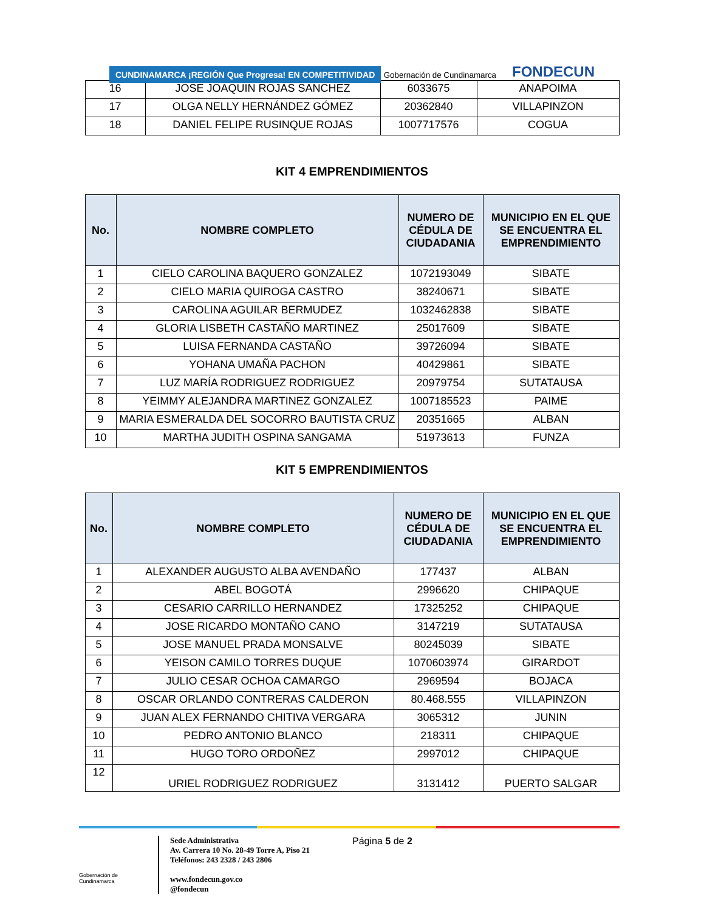CUNDINAMARCA ¡REGIÓN Que Progresa! EN COMPETITIVIDAD Gobernación de Cundinamarca
FONDECUN
| 16 | JOSE JOAQUIN ROJAS SANCHEZ | 6033675 | ANAPOIMA |
| 17 | OLGA NELLY HERNÁNDEZ GÓMEZ | 20362840 | VILLAPINZON |
| 18 | DANIEL FELIPE RUSINQUE ROJAS | 1007717576 | COGUA |
KIT 4 EMPRENDIMIENTOS
| No. | NOMBRE COMPLETO | NUMERO DE CÉDULA DE CIUDADANIA | MUNICIPIO EN EL QUE SE ENCUENTRA EL EMPRENDIMIENTO |
| --- | --- | --- | --- |
| 1 | CIELO CAROLINA BAQUERO GONZALEZ | 1072193049 | SIBATE |
| 2 | CIELO MARIA QUIROGA CASTRO | 38240671 | SIBATE |
| 3 | CAROLINA AGUILAR BERMUDEZ | 1032462838 | SIBATE |
| 4 | GLORIA LISBETH CASTAÑO MARTINEZ | 25017609 | SIBATE |
| 5 | LUISA FERNANDA CASTAÑO | 39726094 | SIBATE |
| 6 | YOHANA UMAÑA PACHON | 40429861 | SIBATE |
| 7 | LUZ MARÍA RODRIGUEZ RODRIGUEZ | 20979754 | SUTATAUSA |
| 8 | YEIMMY ALEJANDRA MARTINEZ GONZALEZ | 1007185523 | PAIME |
| 9 | MARIA ESMERALDA DEL SOCORRO BAUTISTA CRUZ | 20351665 | ALBAN |
| 10 | MARTHA JUDITH OSPINA SANGAMA | 51973613 | FUNZA |
KIT 5 EMPRENDIMIENTOS
| No. | NOMBRE COMPLETO | NUMERO DE CÉDULA DE CIUDADANIA | MUNICIPIO EN EL QUE SE ENCUENTRA EL EMPRENDIMIENTO |
| --- | --- | --- | --- |
| 1 | ALEXANDER AUGUSTO ALBA AVENDAÑO | 177437 | ALBAN |
| 2 | ABEL BOGOTÁ | 2996620 | CHIPAQUE |
| 3 | CESARIO CARRILLO HERNANDEZ | 17325252 | CHIPAQUE |
| 4 | JOSE RICARDO MONTAÑO CANO | 3147219 | SUTATAUSA |
| 5 | JOSE MANUEL PRADA MONSALVE | 80245039 | SIBATE |
| 6 | YEISON CAMILO TORRES DUQUE | 1070603974 | GIRARDOT |
| 7 | JULIO CESAR OCHOA CAMARGO | 2969594 | BOJACA |
| 8 | OSCAR ORLANDO CONTRERAS CALDERON | 80.468.555 | VILLAPINZON |
| 9 | JUAN ALEX FERNANDO CHITIVA VERGARA | 3065312 | JUNIN |
| 10 | PEDRO ANTONIO BLANCO | 218311 | CHIPAQUE |
| 11 | HUGO TORO ORDOÑEZ | 2997012 | CHIPAQUE |
| 12 | URIEL RODRIGUEZ RODRIGUEZ | 3131412 | PUERTO SALGAR |
Gobernación de Cundinamarca
Sede Administrativa
Av. Carrera 10 No. 28-49 Torre A, Piso 21
Teléfonos: 243 2328 / 243 2806
www.fondecun.gov.co
@fondecun
Página 5 de 2